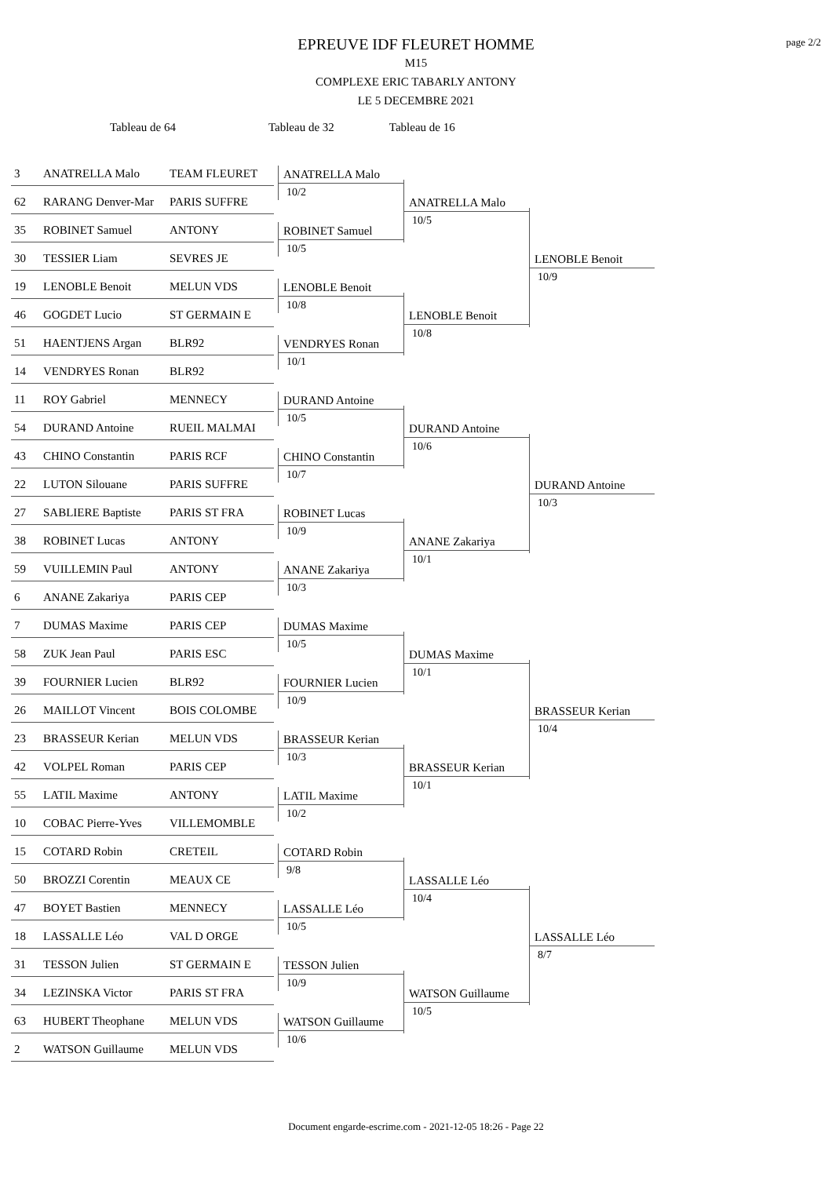page 2/2
EPREUVE IDF FLEURET HOMME
M15
COMPLEXE ERIC TABARLY ANTONY
LE 5 DECEMBRE 2021
Tableau de 64 Tableau de 32 Tableau de 16
3 ANATRELLA Malo TEAM FLEURET
ANATRELLA Malo
10/2
62 RARANG Denver-Mar PARIS SUFFRE
ANATRELLA Malo
10/5
35 ROBINET Samuel ANTONY
ROBINET Samuel
10/5
30 TESSIER Liam SEVRES JE
LENOBLE Benoit
10/9
19 LENOBLE Benoit MELUN VDS
LENOBLE Benoit
10/8
46 GOGDET Lucio ST GERMAIN E
LENOBLE Benoit
10/8
51 HAENTJENS Argan BLR92
VENDRYES Ronan
10/1
14 VENDRYES Ronan BLR92
11 ROY Gabriel MENNECY
DURAND Antoine
10/5
54 DURAND Antoine RUEIL MALMAI
DURAND Antoine
10/6
43 CHINO Constantin PARIS RCF
CHINO Constantin
10/7
22 LUTON Silouane PARIS SUFFRE
DURAND Antoine
10/3
27 SABLIERE Baptiste PARIS ST FRA
ROBINET Lucas
10/9
38 ROBINET Lucas ANTONY
ANANE Zakariya
10/1
59 VUILLEMIN Paul ANTONY
ANANE Zakariya
10/3
6 ANANE Zakariya PARIS CEP
7 DUMAS Maxime PARIS CEP
DUMAS Maxime
10/5
58 ZUK Jean Paul PARIS ESC
DUMAS Maxime
10/1
39 FOURNIER Lucien BLR92
FOURNIER Lucien
10/9
26 MAILLOT Vincent BOIS COLOMBE
BRASSEUR Kerian
10/4
23 BRASSEUR Kerian MELUN VDS
BRASSEUR Kerian
10/3
42 VOLPEL Roman PARIS CEP
BRASSEUR Kerian
10/1
55 LATIL Maxime ANTONY
LATIL Maxime
10/2
10 COBAC Pierre-Yves VILLEMOMBLE
15 COTARD Robin CRETEIL
COTARD Robin
9/8
50 BROZZI Corentin MEAUX CE
LASSALLE Léo
10/4
47 BOYET Bastien MENNECY
LASSALLE Léo
10/5
18 LASSALLE Léo VAL D ORGE
LASSALLE Léo
8/7
31 TESSON Julien ST GERMAIN E
TESSON Julien
10/9
34 LEZINSKA Victor PARIS ST FRA
WATSON Guillaume
10/5
63 HUBERT Theophane MELUN VDS
WATSON Guillaume
10/6
2 WATSON Guillaume MELUN VDS
Document engarde-escrime.com - 2021-12-05 18:26 - Page 22